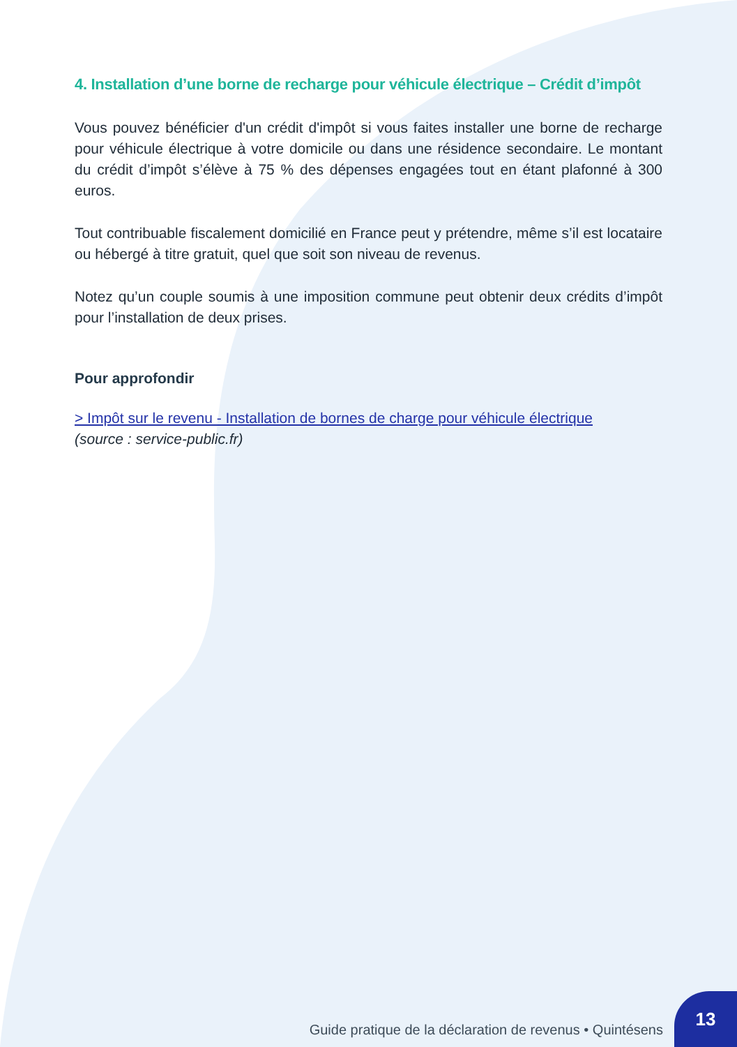4. Installation d’une borne de recharge pour véhicule électrique – Crédit d’impôt
Vous pouvez bénéficier d'un crédit d'impôt si vous faites installer une borne de recharge pour véhicule électrique à votre domicile ou dans une résidence secondaire. Le montant du crédit d’impôt s’élève à 75 % des dépenses engagées tout en étant plafonné à 300 euros.
Tout contribuable fiscalement domicilié en France peut y prétendre, même s’il est locataire ou hébergé à titre gratuit, quel que soit son niveau de revenus.
Notez qu’un couple soumis à une imposition commune peut obtenir deux crédits d’impôt pour l’installation de deux prises.
Pour approfondir
> Impôt sur le revenu - Installation de bornes de charge pour véhicule électrique
(source : service-public.fr)
Guide pratique de la déclaration de revenus • Quintésens
13